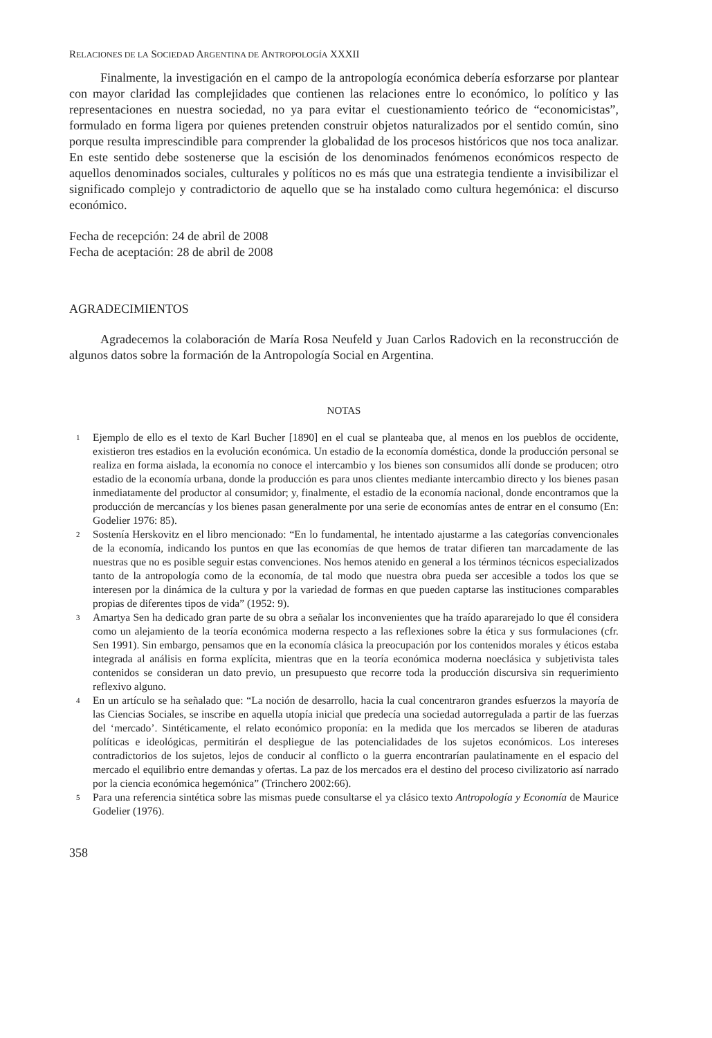RELACIONES DE LA SOCIEDAD ARGENTINA DE ANTROPOLOGÍA XXXII
Finalmente, la investigación en el campo de la antropología económica debería esforzarse por plantear con mayor claridad las complejidades que contienen las relaciones entre lo económico, lo político y las representaciones en nuestra sociedad, no ya para evitar el cuestionamiento teórico de “economicistas”, formulado en forma ligera por quienes pretenden construir objetos naturalizados por el sentido común, sino porque resulta imprescindible para comprender la globalidad de los procesos históricos que nos toca analizar. En este sentido debe sostenerse que la escisión de los denominados fenómenos económicos respecto de aquellos denominados sociales, culturales y políticos no es más que una estrategia tendiente a invisibilizar el significado complejo y contradictorio de aquello que se ha instalado como cultura hegemónica: el discurso económico.
Fecha de recepción: 24 de abril de 2008
Fecha de aceptación: 28 de abril de 2008
AGRADECIMIENTOS
Agradecemos la colaboración de María Rosa Neufeld y Juan Carlos Radovich en la reconstrucción de algunos datos sobre la formación de la Antropología Social en Argentina.
NOTAS
<sup>1</sup>
Ejemplo de ello es el texto de Karl Bucher [1890] en el cual se planteaba que, al menos en los pueblos de occidente, existieron tres estadios en la evolución económica. Un estadio de la economía doméstica, donde la producción personal se realiza en forma aislada, la economía no conoce el intercambio y los bienes son consumidos allí donde se producen; otro estadio de la economía urbana, donde la producción es para unos clientes mediante intercambio directo y los bienes pasan inmediatamente del productor al consumidor; y, finalmente, el estadio de la economía nacional, donde encontramos que la producción de mercancías y los bienes pasan generalmente por una serie de economías antes de entrar en el consumo (En: Godelier 1976: 85).
<sup>2</sup>
Sostenía Herskovitz en el libro mencionado: “En lo fundamental, he intentado ajustarme a las categorías convencionales de la economía, indicando los puntos en que las economías de que hemos de tratar difieren tan marcadamente de las nuestras que no es posible seguir estas convenciones. Nos hemos atenido en general a los términos técnicos especializados tanto de la antropología como de la economía, de tal modo que nuestra obra pueda ser accesible a todos los que se interesen por la dinámica de la cultura y por la variedad de formas en que pueden captarse las instituciones comparables propias de diferentes tipos de vida” (1952: 9).
<sup>3</sup>
Amartya Sen ha dedicado gran parte de su obra a señalar los inconvenientes que ha traído apararejado lo que él considera como un alejamiento de la teoría económica moderna respecto a las reflexiones sobre la ética y sus formulaciones (cfr. Sen 1991). Sin embargo, pensamos que en la economía clásica la preocupación por los contenidos morales y éticos estaba integrada al análisis en forma explícita, mientras que en la teoría económica moderna noeclásica y subjetivista tales contenidos se consideran un dato previo, un presupuesto que recorre toda la producción discursiva sin requerimiento reflexivo alguno.
<sup>4</sup>
En un artículo se ha señalado que: “La noción de desarrollo, hacia la cual concentraron grandes esfuerzos la mayoría de las Ciencias Sociales, se inscribe en aquella utopía inicial que predecía una sociedad autorregulada a partir de las fuerzas del ‘mercado’. Sintéticamente, el relato económico proponía: en la medida que los mercados se liberen de ataduras políticas e ideológicas, permitirán el despliegue de las potencialidades de los sujetos económicos. Los intereses contradictorios de los sujetos, lejos de conducir al conflicto o la guerra encontrarían paulatinamente en el espacio del mercado el equilibrio entre demandas y ofertas. La paz de los mercados era el destino del proceso civilizatorio así narrado por la ciencia económica hegemónica” (Trinchero 2002:66).
<sup>5</sup>
Para una referencia sintética sobre las mismas puede consultarse el ya clásico texto Antropología y Economía de Maurice Godelier (1976).
358